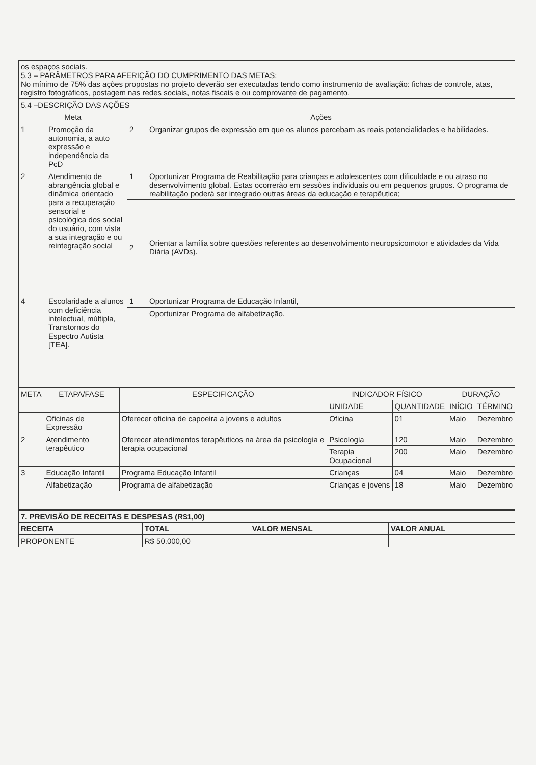| os espaços sociais. 5.3 – PARÂMETROS PARA AFERIÇÃO DO CUMPRIMENTO DAS METAS: No mínimo de 75% das ações propostas no projeto deverão ser executadas tendo como instrumento de avaliação: fichas de controle, atas, registro fotográficos, postagem nas redes sociais, notas fiscais e ou comprovante de pagamento. | | | |
| 5.4 –DESCRIÇÃO DAS AÇÕES | | | |
| Meta | | Ações | |
| 1 | Promoção da autonomia, a auto expressão e independência da PcD | 2 | Organizar grupos de expressão em que os alunos percebam as reais potencialidades e habilidades. |
| 2 | Atendimento de abrangência global e dinâmica orientado para a recuperação sensorial e psicológica dos social do usuário, com vista a sua integração e ou reintegração social | 1 | Oportunizar Programa de Reabilitação para crianças e adolescentes com dificuldade e ou atraso no desenvolvimento global. Estas ocorrerão em sessões individuais ou em pequenos grupos. O programa de reabilitação poderá ser integrado outras áreas da educação e terapêutica; |
| | | 2 | Orientar a família sobre questões referentes ao desenvolvimento neuropsicomotor e atividades da Vida Diária (AVDs). |
| 4 | Escolaridade a alunos com deficiência intelectual, múltipla, Transtornos do Espectro Autista [TEA]. | 1 | Oportunizar Programa de Educação Infantil, |
| | | | Oportunizar Programa de alfabetização. |
| META | ETAPA/FASE | ESPECIFICAÇÃO | INDICADOR FÍSICO | | DURAÇÃO | |
| --- | --- | --- | --- | --- | --- | --- |
| | | | UNIDADE | QUANTIDADE | INÍCIO | TÉRMINO |
| | Oficinas de Expressão | Oferecer oficina de capoeira a jovens e adultos | Oficina | 01 | Maio | Dezembro |
| 2 | Atendimento terapêutico | Oferecer atendimentos terapêuticos na área da psicologia e terapia ocupacional | Psicologia | 120 | Maio | Dezembro |
| | | | Terapia Ocupacional | 200 | Maio | Dezembro |
| 3 | Educação Infantil | Programa Educação Infantil | Crianças | 04 | Maio | Dezembro |
| | Alfabetização | Programa de alfabetização | Crianças e jovens | 18 | Maio | Dezembro |
| 7. PREVISÃO DE RECEITAS E DESPESAS (R$1,00) | | | |
| RECEITA | TOTAL | VALOR MENSAL | VALOR ANUAL |
| PROPONENTE | R$ 50.000,00 | | |